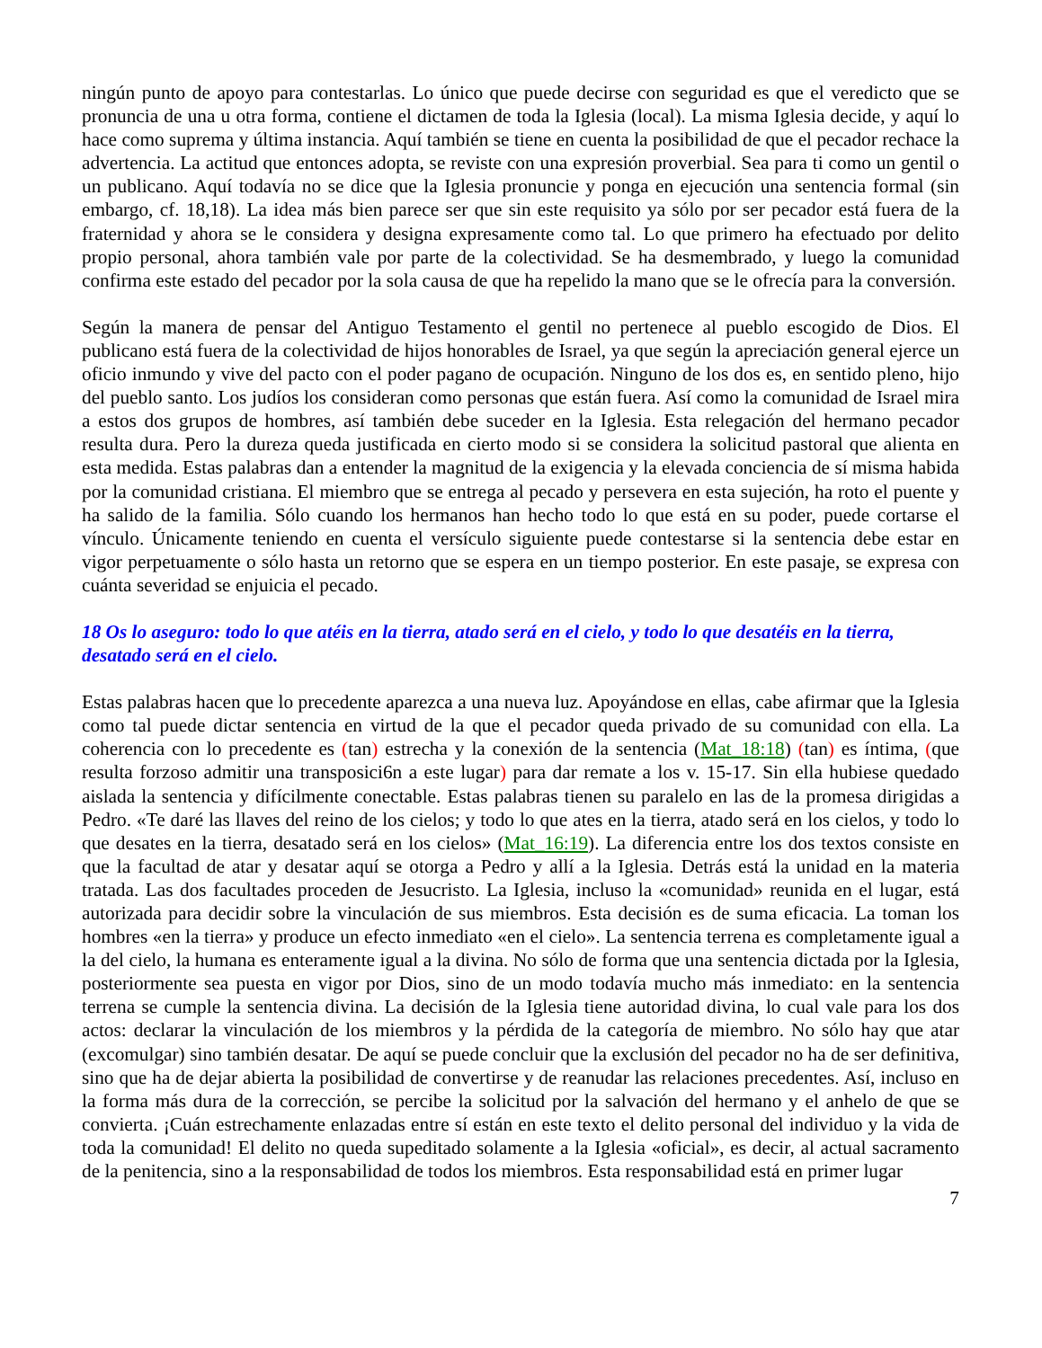ningún punto de apoyo para contestarlas. Lo único que puede decirse con seguridad es que el veredicto que se pronuncia de una u otra forma, contiene el dictamen de toda la Iglesia (local). La misma Iglesia decide, y aquí lo hace como suprema y última instancia. Aquí también se tiene en cuenta la posibilidad de que el pecador rechace la advertencia. La actitud que entonces adopta, se reviste con una expresión proverbial. Sea para ti como un gentil o un publicano. Aquí todavía no se dice que la Iglesia pronuncie y ponga en ejecución una sentencia formal (sin embargo, cf. 18,18). La idea más bien parece ser que sin este requisito ya sólo por ser pecador está fuera de la fraternidad y ahora se le considera y designa expresamente como tal. Lo que primero ha efectuado por delito propio personal, ahora también vale por parte de la colectividad. Se ha desmembrado, y luego la comunidad confirma este estado del pecador por la sola causa de que ha repelido la mano que se le ofrecía para la conversión.
Según la manera de pensar del Antiguo Testamento el gentil no pertenece al pueblo escogido de Dios. El publicano está fuera de la colectividad de hijos honorables de Israel, ya que según la apreciación general ejerce un oficio inmundo y vive del pacto con el poder pagano de ocupación. Ninguno de los dos es, en sentido pleno, hijo del pueblo santo. Los judíos los consideran como personas que están fuera. Así como la comunidad de Israel mira a estos dos grupos de hombres, así también debe suceder en la Iglesia. Esta relegación del hermano pecador resulta dura. Pero la dureza queda justificada en cierto modo si se considera la solicitud pastoral que alienta en esta medida. Estas palabras dan a entender la magnitud de la exigencia y la elevada conciencia de sí misma habida por la comunidad cristiana. El miembro que se entrega al pecado y persevera en esta sujeción, ha roto el puente y ha salido de la familia. Sólo cuando los hermanos han hecho todo lo que está en su poder, puede cortarse el vínculo. Únicamente teniendo en cuenta el versículo siguiente puede contestarse si la sentencia debe estar en vigor perpetuamente o sólo hasta un retorno que se espera en un tiempo posterior. En este pasaje, se expresa con cuánta severidad se enjuicia el pecado.
18 Os lo aseguro: todo lo que atéis en la tierra, atado será en el cielo, y todo lo que desatéis en la tierra, desatado será en el cielo.
Estas palabras hacen que lo precedente aparezca a una nueva luz. Apoyándose en ellas, cabe afirmar que la Iglesia como tal puede dictar sentencia en virtud de la que el pecador queda privado de su comunidad con ella. La coherencia con lo precedente es (tan) estrecha y la conexión de la sentencia (Mat_18:18) (tan) es íntima, (que resulta forzoso admitir una transposici6n a este lugar) para dar remate a los v. 15-17. Sin ella hubiese quedado aislada la sentencia y difícilmente conectable. Estas palabras tienen su paralelo en las de la promesa dirigidas a Pedro. «Te daré las llaves del reino de los cielos; y todo lo que ates en la tierra, atado será en los cielos, y todo lo que desates en la tierra, desatado será en los cielos» (Mat_16:19). La diferencia entre los dos textos consiste en que la facultad de atar y desatar aquí se otorga a Pedro y allí a la Iglesia. Detrás está la unidad en la materia tratada. Las dos facultades proceden de Jesucristo. La Iglesia, incluso la «comunidad» reunida en el lugar, está autorizada para decidir sobre la vinculación de sus miembros. Esta decisión es de suma eficacia. La toman los hombres «en la tierra» y produce un efecto inmediato «en el cielo». La sentencia terrena es completamente igual a la del cielo, la humana es enteramente igual a la divina. No sólo de forma que una sentencia dictada por la Iglesia, posteriormente sea puesta en vigor por Dios, sino de un modo todavía mucho más inmediato: en la sentencia terrena se cumple la sentencia divina. La decisión de la Iglesia tiene autoridad divina, lo cual vale para los dos actos: declarar la vinculación de los miembros y la pérdida de la categoría de miembro. No sólo hay que atar (excomulgar) sino también desatar. De aquí se puede concluir que la exclusión del pecador no ha de ser definitiva, sino que ha de dejar abierta la posibilidad de convertirse y de reanudar las relaciones precedentes. Así, incluso en la forma más dura de la corrección, se percibe la solicitud por la salvación del hermano y el anhelo de que se convierta. ¡Cuán estrechamente enlazadas entre sí están en este texto el delito personal del individuo y la vida de toda la comunidad! El delito no queda supeditado solamente a la Iglesia «oficial», es decir, al actual sacramento de la penitencia, sino a la responsabilidad de todos los miembros. Esta responsabilidad está en primer lugar
7